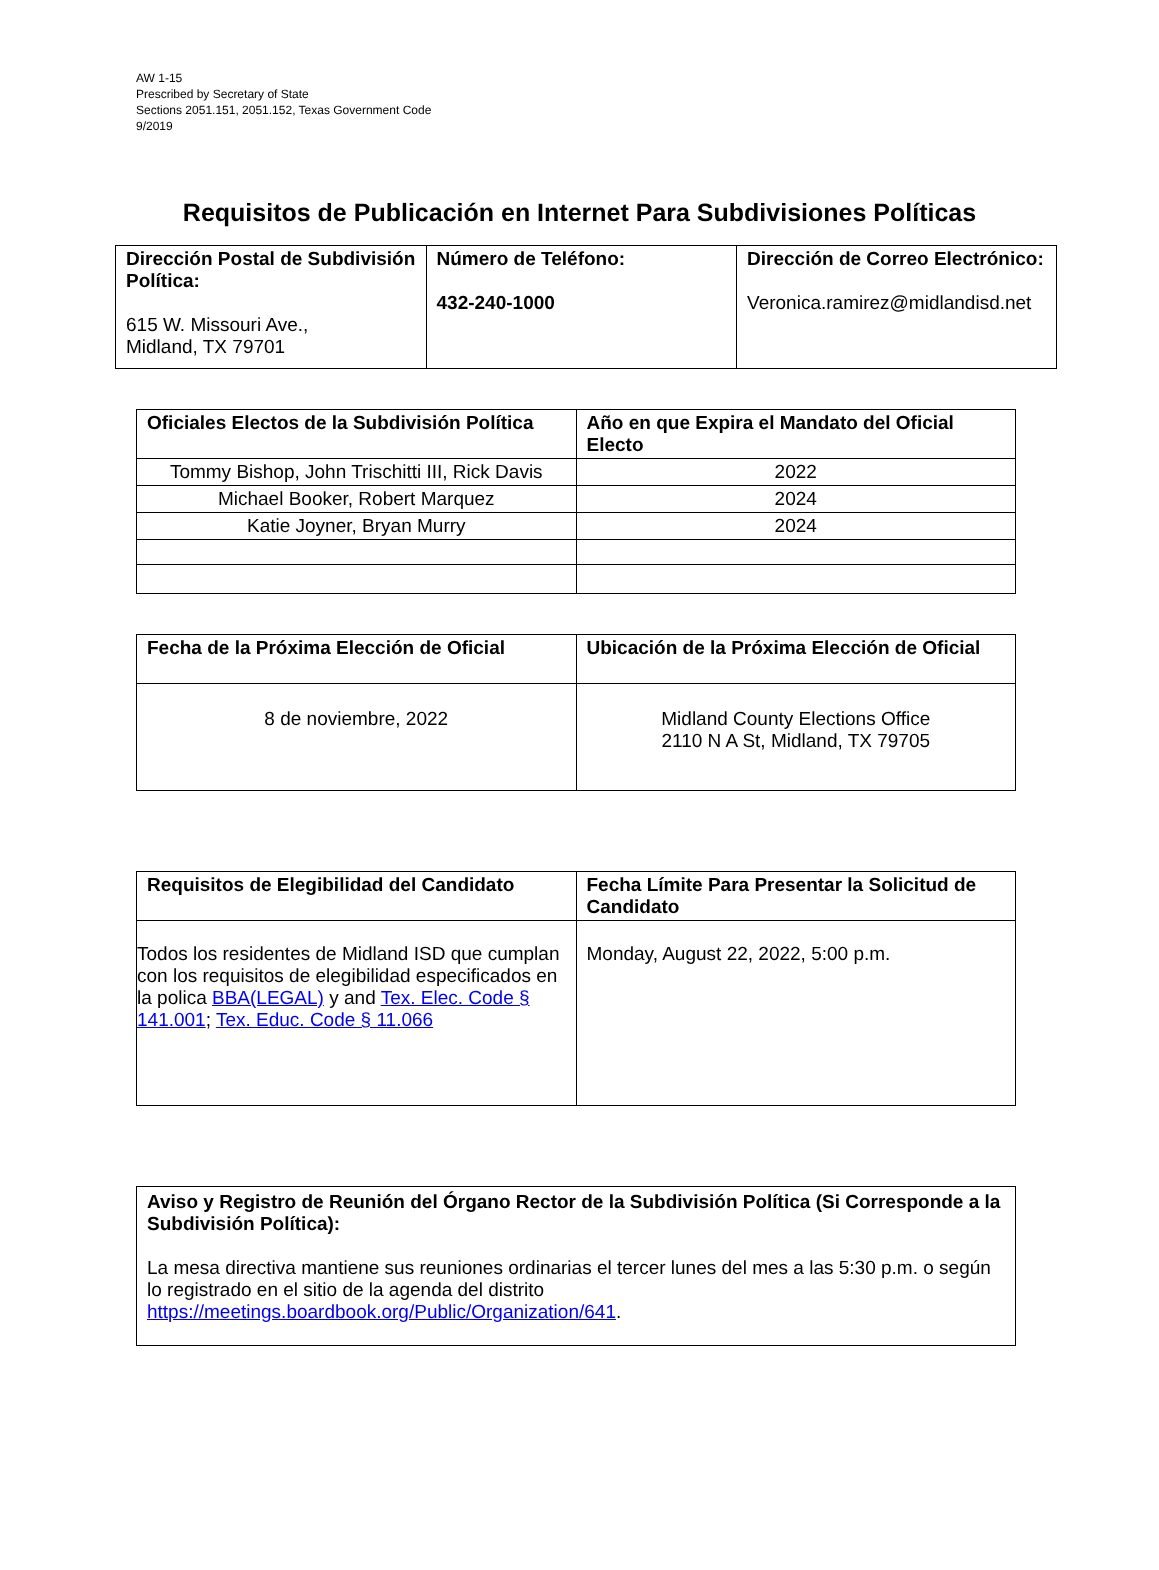AW 1-15
Prescribed by Secretary of State
Sections 2051.151, 2051.152, Texas Government Code
9/2019
Requisitos de Publicación en Internet Para Subdivisiones Políticas
| Dirección Postal de Subdivisión Política: 615 W. Missouri Ave., Midland, TX 79701 | Número de Teléfono: 432-240-1000 | Dirección de Correo Electrónico: Veronica.ramirez@midlandisd.net |
| Oficiales Electos de la Subdivisión Política | Año en que Expira el Mandato del Oficial Electo |
| --- | --- |
| Tommy Bishop, John Trischitti III, Rick Davis | 2022 |
| Michael Booker, Robert Marquez | 2024 |
| Katie Joyner, Bryan Murry | 2024 |
| Fecha de la Próxima Elección de Oficial | Ubicación de la Próxima Elección de Oficial |
| --- | --- |
| 8 de noviembre, 2022 | Midland County Elections Office 2110 N A St, Midland, TX 79705 |
| Requisitos de Elegibilidad del Candidato | Fecha Límite Para Presentar la Solicitud de Candidato |
| --- | --- |
| Todos los residentes de Midland ISD que cumplan con los requisitos de elegibilidad especificados en la polica BBA(LEGAL) y and Tex. Elec. Code § 141.001 ; Tex. Educ. Code § 11.066 | Monday, August 22, 2022, 5:00 p.m. |
| Aviso y Registro de Reunión del Órgano Rector de la Subdivisión Política (Si Corresponde a la Subdivisión Política): La mesa directiva mantiene sus reuniones ordinarias el tercer lunes del mes a las 5:30 p.m. o según lo registrado en el sitio de la agenda del distrito https://meetings.boardbook.org/Public/Organization/641 . |